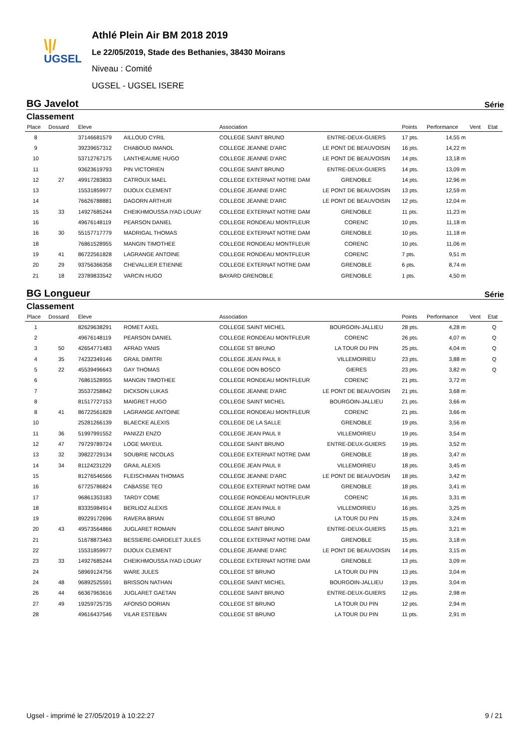\|/
UGSEL
Athlé Plein Air BM 2018 2019
Le 22/05/2019, Stade des Bethanies, 38430 Moirans
Niveau : Comité
UGSEL - UGSEL ISERE
BG Javelot Série
Classement
| Place | Dossard | Eleve | | Association | | Points | Performance | Vent | Etat |
| --- | --- | --- | --- | --- | --- | --- | --- | --- | --- |
| 8 | | 37146681579 | AILLOUD CYRIL | COLLEGE SAINT BRUNO | ENTRE-DEUX-GUIERS | 17 pts. | 14,55 m | | |
| 9 | | 39239657312 | CHABOUD IMANOL | COLLEGE JEANNE D'ARC | LE PONT DE BEAUVOISIN | 16 pts. | 14,22 m | | |
| 10 | | 53712767175 | LANTHEAUME HUGO | COLLEGE JEANNE D'ARC | LE PONT DE BEAUVOISIN | 14 pts. | 13,18 m | | |
| 11 | | 93623619793 | PIN VICTORIEN | COLLEGE SAINT BRUNO | ENTRE-DEUX-GUIERS | 14 pts. | 13,09 m | | |
| 12 | 27 | 49917283833 | CATROUX MAEL | COLLEGE EXTERNAT NOTRE DAM | GRENOBLE | 14 pts. | 12,96 m | | |
| 13 | | 15531859977 | DIJOUX CLEMENT | COLLEGE JEANNE D'ARC | LE PONT DE BEAUVOISIN | 13 pts. | 12,59 m | | |
| 14 | | 76626788881 | DAGORN ARTHUR | COLLEGE JEANNE D'ARC | LE PONT DE BEAUVOISIN | 12 pts. | 12,04 m | | |
| 15 | 33 | 14927685244 | CHEIKHMOUSSA IYAD LOUAY | COLLEGE EXTERNAT NOTRE DAM | GRENOBLE | 11 pts. | 11,23 m | | |
| 16 | | 49676148119 | PEARSON DANIEL | COLLEGE RONDEAU MONTFLEUR | CORENC | 10 pts. | 11,18 m | | |
| 16 | 30 | 55157717779 | MADRIGAL THOMAS | COLLEGE EXTERNAT NOTRE DAM | GRENOBLE | 10 pts. | 11,18 m | | |
| 18 | | 76861528955 | MANGIN TIMOTHEE | COLLEGE RONDEAU MONTFLEUR | CORENC | 10 pts. | 11,06 m | | |
| 19 | 41 | 86722561828 | LAGRANGE ANTOINE | COLLEGE RONDEAU MONTFLEUR | CORENC | 7 pts. | 9,51 m | | |
| 20 | 29 | 93756366358 | CHEVALLIER ETIENNE | COLLEGE EXTERNAT NOTRE DAM | GRENOBLE | 6 pts. | 8,74 m | | |
| 21 | 18 | 23789833542 | VARCIN HUGO | BAYARD GRENOBLE | GRENOBLE | 1 pts. | 4,50 m | | |
BG Longueur Série
Classement
| Place | Dossard | Eleve | | Association | | Points | Performance | Vent | Etat |
| --- | --- | --- | --- | --- | --- | --- | --- | --- | --- |
| 1 | | 82629638291 | ROMET AXEL | COLLEGE SAINT MICHEL | BOURGOIN-JALLIEU | 28 pts. | 4,28 m | | Q |
| 2 | | 49676148119 | PEARSON DANIEL | COLLEGE RONDEAU MONTFLEUR | CORENC | 26 pts. | 4,07 m | | Q |
| 3 | 50 | 42654771483 | AFRAD YANIS | COLLEGE ST BRUNO | LA TOUR DU PIN | 25 pts. | 4,04 m | | Q |
| 4 | 35 | 74232349146 | GRAIL DIMITRI | COLLEGE JEAN PAUL II | VILLEMOIRIEU | 23 pts. | 3,88 m | | Q |
| 5 | 22 | 45539496643 | GAY THOMAS | COLLEGE DON BOSCO | GIERES | 23 pts. | 3,82 m | | Q |
| 6 | | 76861528955 | MANGIN TIMOTHEE | COLLEGE RONDEAU MONTFLEUR | CORENC | 21 pts. | 3,72 m | | |
| 7 | | 35537258842 | DICKSON LUKAS | COLLEGE JEANNE D'ARC | LE PONT DE BEAUVOISIN | 21 pts. | 3,68 m | | |
| 8 | | 81517727153 | MAIGRET HUGO | COLLEGE SAINT MICHEL | BOURGOIN-JALLIEU | 21 pts. | 3,66 m | | |
| 8 | 41 | 86722561828 | LAGRANGE ANTOINE | COLLEGE RONDEAU MONTFLEUR | CORENC | 21 pts. | 3,66 m | | |
| 10 | | 25281266139 | BLAECKE ALEXIS | COLLEGE DE LA SALLE | GRENOBLE | 19 pts. | 3,56 m | | |
| 11 | 36 | 51997991552 | PANIZZI ENZO | COLLEGE JEAN PAUL II | VILLEMOIRIEU | 19 pts. | 3,54 m | | |
| 12 | 47 | 79729789724 | LOGE MAYEUL | COLLEGE SAINT BRUNO | ENTRE-DEUX-GUIERS | 19 pts. | 3,52 m | | |
| 13 | 32 | 39822729134 | SOUBRIE NICOLAS | COLLEGE EXTERNAT NOTRE DAM | GRENOBLE | 18 pts. | 3,47 m | | |
| 14 | 34 | 81124231229 | GRAIL ALEXIS | COLLEGE JEAN PAUL II | VILLEMOIRIEU | 18 pts. | 3,45 m | | |
| 15 | | 81276546566 | FLEISCHMAN THOMAS | COLLEGE JEANNE D'ARC | LE PONT DE BEAUVOISIN | 18 pts. | 3,42 m | | |
| 16 | | 67725786824 | CABASSE TEO | COLLEGE EXTERNAT NOTRE DAM | GRENOBLE | 18 pts. | 3,41 m | | |
| 17 | | 96861353183 | TARDY COME | COLLEGE RONDEAU MONTFLEUR | CORENC | 16 pts. | 3,31 m | | |
| 18 | | 83335984914 | BERLIOZ ALEXIS | COLLEGE JEAN PAUL II | VILLEMOIRIEU | 16 pts. | 3,25 m | | |
| 19 | | 89229172696 | RAVERA BRIAN | COLLEGE ST BRUNO | LA TOUR DU PIN | 15 pts. | 3,24 m | | |
| 20 | 43 | 49573564866 | JUGLARET ROMAIN | COLLEGE SAINT BRUNO | ENTRE-DEUX-GUIERS | 15 pts. | 3,21 m | | |
| 21 | | 51678873463 | BESSIERE-DARDELET JULES | COLLEGE EXTERNAT NOTRE DAM | GRENOBLE | 15 pts. | 3,18 m | | |
| 22 | | 15531859977 | DIJOUX CLEMENT | COLLEGE JEANNE D'ARC | LE PONT DE BEAUVOISIN | 14 pts. | 3,15 m | | |
| 23 | 33 | 14927685244 | CHEIKHMOUSSA IYAD LOUAY | COLLEGE EXTERNAT NOTRE DAM | GRENOBLE | 13 pts. | 3,09 m | | |
| 24 | | 58969124756 | WARE JULES | COLLEGE ST BRUNO | LA TOUR DU PIN | 13 pts. | 3,04 m | | |
| 24 | 48 | 96892525591 | BRISSON NATHAN | COLLEGE SAINT MICHEL | BOURGOIN-JALLIEU | 13 pts. | 3,04 m | | |
| 26 | 44 | 66367963616 | JUGLARET GAETAN | COLLEGE SAINT BRUNO | ENTRE-DEUX-GUIERS | 12 pts. | 2,98 m | | |
| 27 | 49 | 19259725735 | AFONSO DORIAN | COLLEGE ST BRUNO | LA TOUR DU PIN | 12 pts. | 2,94 m | | |
| 28 | | 49616437546 | VILAR ESTEBAN | COLLEGE ST BRUNO | LA TOUR DU PIN | 11 pts. | 2,91 m | | |
Ugsel - imprimé le 27/05/2019 à 10:22:27 9 / 21